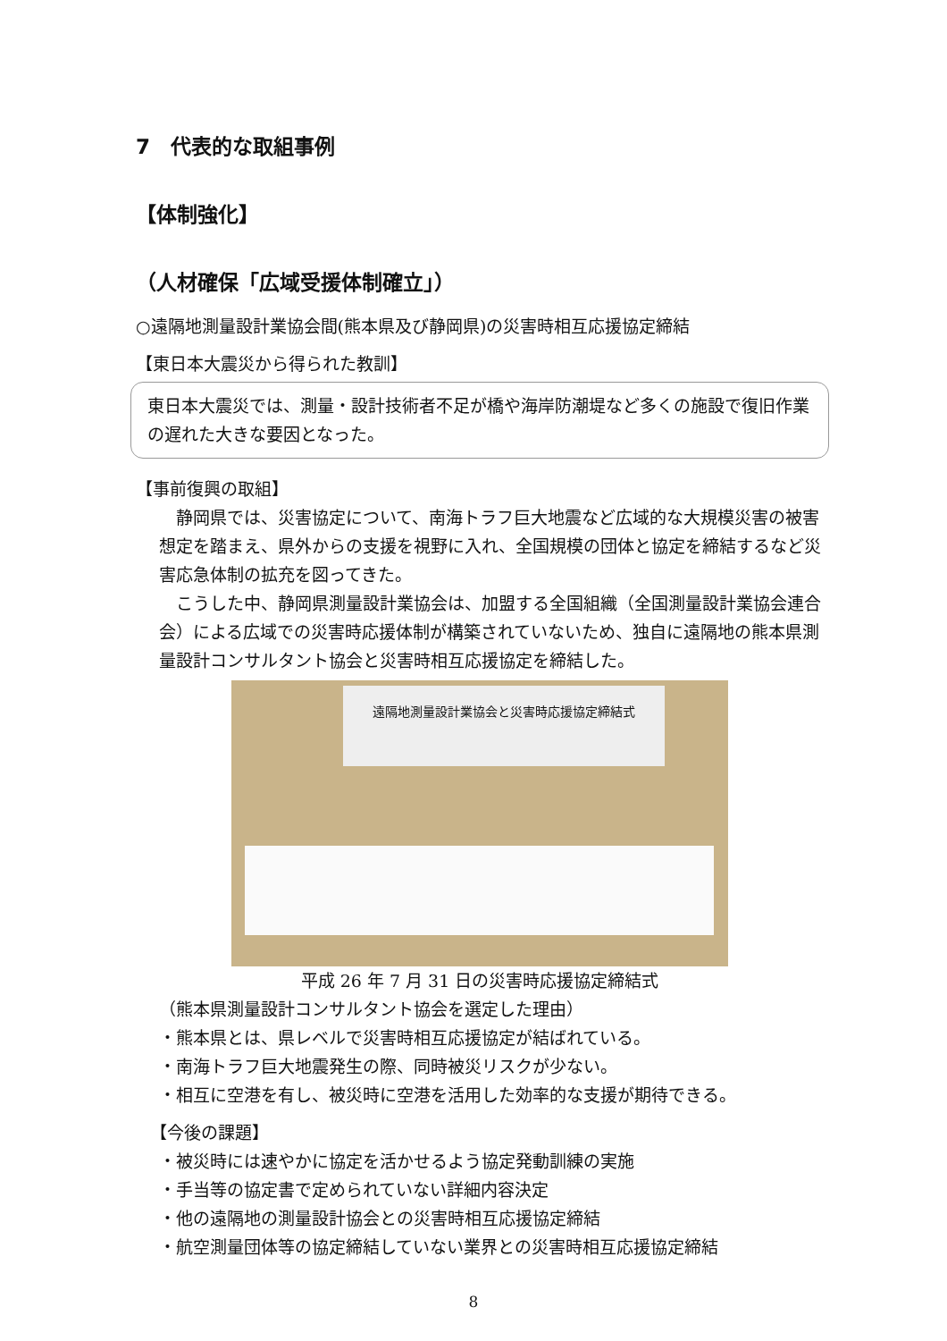7　代表的な取組事例
【体制強化】
（人材確保「広域受援体制確立」）
○遠隔地測量設計業協会間(熊本県及び静岡県)の災害時相互応援協定締結
【東日本大震災から得られた教訓】
東日本大震災では、測量・設計技術者不足が橋や海岸防潮堤など多くの施設で復旧作業の遅れた大きな要因となった。
【事前復興の取組】
　静岡県では、災害協定について、南海トラフ巨大地震など広域的な大規模災害の被害想定を踏まえ、県外からの支援を視野に入れ、全国規模の団体と協定を締結するなど災害応急体制の拡充を図ってきた。
　こうした中、静岡県測量設計業協会は、加盟する全国組織（全国測量設計業協会連合会）による広域での災害時応援体制が構築されていないため、独自に遠隔地の熊本県測量設計コンサルタント協会と災害時相互応援協定を締結した。
遠隔地測量設計業協会と災害時応援協定締結式
平成 26 年 7 月 31 日の災害時応援協定締結式
（熊本県測量設計コンサルタント協会を選定した理由）
・熊本県とは、県レベルで災害時相互応援協定が結ばれている。
・南海トラフ巨大地震発生の際、同時被災リスクが少ない。
・相互に空港を有し、被災時に空港を活用した効率的な支援が期待できる。
【今後の課題】
・被災時には速やかに協定を活かせるよう協定発動訓練の実施
・手当等の協定書で定められていない詳細内容決定
・他の遠隔地の測量設計協会との災害時相互応援協定締結
・航空測量団体等の協定締結していない業界との災害時相互応援協定締結
8